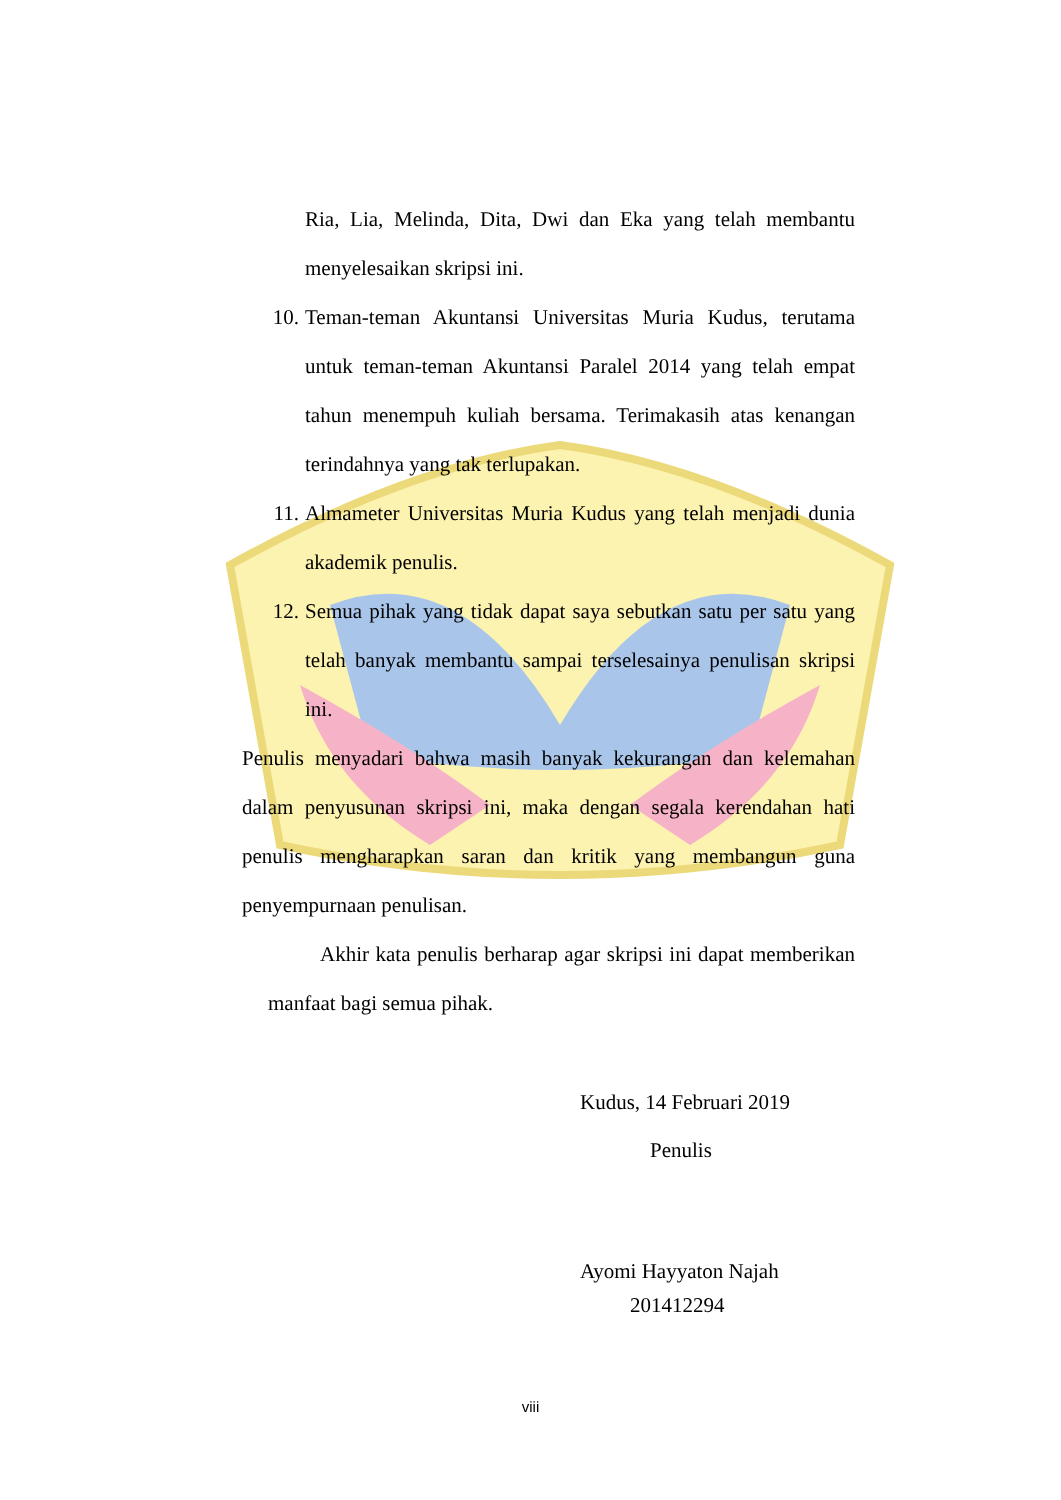Ria, Lia, Melinda, Dita, Dwi dan Eka yang telah membantu menyelesaikan skripsi ini.
10. Teman-teman Akuntansi Universitas Muria Kudus, terutama untuk teman-teman Akuntansi Paralel 2014 yang telah empat tahun menempuh kuliah bersama. Terimakasih atas kenangan terindahnya yang tak terlupakan.
11. Almameter Universitas Muria Kudus yang telah menjadi dunia akademik penulis.
12. Semua pihak yang tidak dapat saya sebutkan satu per satu yang telah banyak membantu sampai terselesainya penulisan skripsi ini.
Penulis menyadari bahwa masih banyak kekurangan dan kelemahan dalam penyusunan skripsi ini, maka dengan segala kerendahan hati penulis mengharapkan saran dan kritik yang membangun guna penyempurnaan penulisan.
Akhir kata penulis berharap agar skripsi ini dapat memberikan manfaat bagi semua pihak.
Kudus, 14 Februari 2019
Penulis
Ayomi Hayyaton Najah
201412294
viii